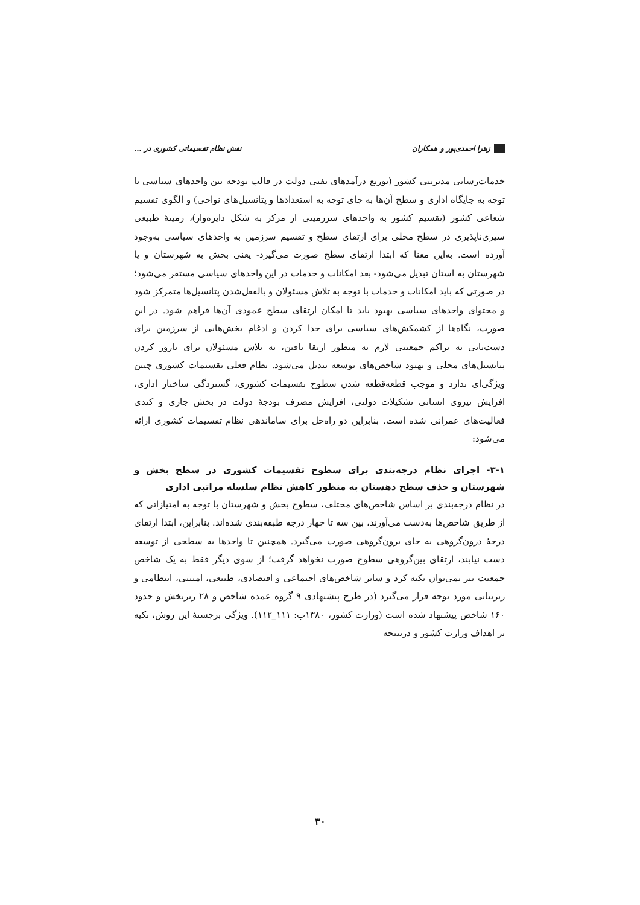زهرا احمدی‌پور و همکاران نقش نظام تقسیماتی کشوری در ...
خدمات‌رسانی مدیریتی کشور (توزیع درآمدهای نفتی دولت در قالب بودجه بین واحدهای سیاسی با توجه به جایگاه اداری و سطح آن‌ها به جای توجه به استعدادها و پتانسیل‌های نواحی) و الگوی تقسیم شعاعی کشور (تقسیم کشور به واحدهای سرزمینی از مرکز به شکل دایره‌وار)، زمینهٔ طبیعی سیری‌ناپذیری در سطح محلی برای ارتقای سطح و تقسیم سرزمین به واحدهای سیاسی به‌وجود آورده است. به‌این معنا که ابتدا ارتقای سطح صورت می‌گیرد- یعنی بخش به شهرستان و یا شهرستان به استان تبدیل می‌شود- بعد امکانات و خدمات در این واحدهای سیاسی مستقر می‌شود؛ در صورتی که باید امکانات و خدمات با توجه به تلاش مسئولان و بالفعل‌شدن پتانسیل‌ها متمرکز شود و محتوای واحدهای سیاسی بهبود یابد تا امکان ارتقای سطح عمودی آن‌ها فراهم شود. در این صورت، نگاه‌ها از کشمکش‌های سیاسی برای جدا کردن و ادغام بخش‌هایی از سرزمین برای دست‌یابی به تراکم جمعیتی لازم به منظور ارتقا یافتن، به تلاش مسئولان برای بارور کردن پتانسیل‌های محلی و بهبود شاخص‌های توسعه تبدیل می‌شود. نظام فعلی تقسیمات کشوری چنین ویژگی‌ای ندارد و موجب قطعه‌قطعه شدن سطوح تقسیمات کشوری، گستردگی ساختار اداری، افزایش نیروی انسانی تشکیلات دولتی، افزایش مصرف بودجهٔ دولت در بخش جاری و کندی فعالیت‌های عمرانی شده است. بنابراین دو راه‌حل برای ساماندهی نظام تقسیمات کشوری ارائه می‌شود:
۳-۱- اجرای نظام درجه‌بندی برای سطوح تقسیمات کشوری در سطح بخش و شهرستان و حذف سطح دهستان به منظور کاهش نظام سلسله مراتبی اداری
در نظام درجه‌بندی بر اساس شاخص‌های مختلف، سطوح بخش و شهرستان با توجه به امتیازاتی که از طریق شاخص‌ها به‌دست می‌آورند، بین سه تا چهار درجه طبقه‌بندی شده‌اند. بنابراین، ابتدا ارتقای درجهٔ درون‌گروهی به جای برون‌گروهی صورت می‌گیرد. همچنین تا واحدها به سطحی از توسعه دست نیابند، ارتقای بین‌گروهی سطوح صورت نخواهد گرفت؛ از سوی دیگر فقط به یک شاخص جمعیت نیز نمی‌توان تکیه کرد و سایر شاخص‌های اجتماعی و اقتصادی، طبیعی، امنیتی، انتظامی و زیربنایی مورد توجه قرار می‌گیرد (در طرح پیشنهادی ۹ گروه عمده شاخص و ۲۸ زیربخش و حدود ۱۶۰ شاخص پیشنهاد شده است (وزارت کشور، ۱۳۸۰ب: ۱۱۱_۱۱۲). ویژگی برجستهٔ این روش، تکیه بر اهداف وزارت کشور و درنتیجه
۳۰